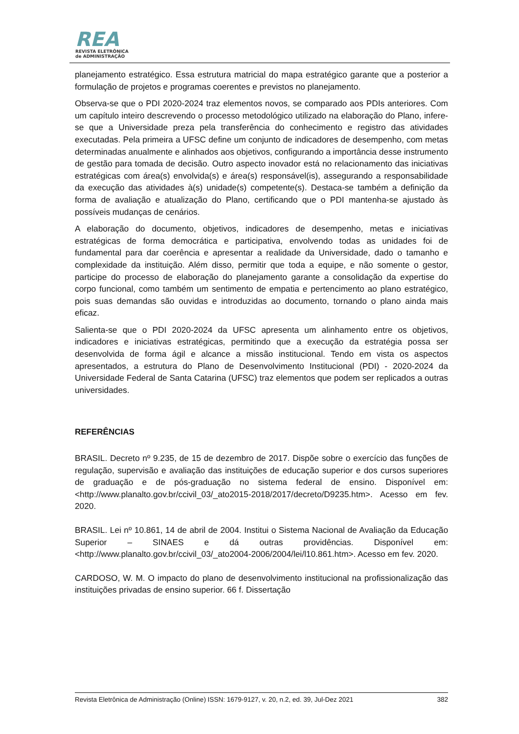REA
REVISTA ELETRÔNICA
de ADMINISTRAÇÃO
planejamento estratégico. Essa estrutura matricial do mapa estratégico garante que a posterior a formulação de projetos e programas coerentes e previstos no planejamento.
Observa-se que o PDI 2020-2024 traz elementos novos, se comparado aos PDIs anteriores. Com um capítulo inteiro descrevendo o processo metodológico utilizado na elaboração do Plano, infere-se que a Universidade preza pela transferência do conhecimento e registro das atividades executadas. Pela primeira a UFSC define um conjunto de indicadores de desempenho, com metas determinadas anualmente e alinhados aos objetivos, configurando a importância desse instrumento de gestão para tomada de decisão. Outro aspecto inovador está no relacionamento das iniciativas estratégicas com área(s) envolvida(s) e área(s) responsável(is), assegurando a responsabilidade da execução das atividades à(s) unidade(s) competente(s). Destaca-se também a definição da forma de avaliação e atualização do Plano, certificando que o PDI mantenha-se ajustado às possíveis mudanças de cenários.
A elaboração do documento, objetivos, indicadores de desempenho, metas e iniciativas estratégicas de forma democrática e participativa, envolvendo todas as unidades foi de fundamental para dar coerência e apresentar a realidade da Universidade, dado o tamanho e complexidade da instituição. Além disso, permitir que toda a equipe, e não somente o gestor, participe do processo de elaboração do planejamento garante a consolidação da expertise do corpo funcional, como também um sentimento de empatia e pertencimento ao plano estratégico, pois suas demandas são ouvidas e introduzidas ao documento, tornando o plano ainda mais eficaz.
Salienta-se que o PDI 2020-2024 da UFSC apresenta um alinhamento entre os objetivos, indicadores e iniciativas estratégicas, permitindo que a execução da estratégia possa ser desenvolvida de forma ágil e alcance a missão institucional. Tendo em vista os aspectos apresentados, a estrutura do Plano de Desenvolvimento Institucional (PDI) - 2020-2024 da Universidade Federal de Santa Catarina (UFSC) traz elementos que podem ser replicados a outras universidades.
REFERÊNCIAS
BRASIL. Decreto nº 9.235, de 15 de dezembro de 2017. Dispõe sobre o exercício das funções de regulação, supervisão e avaliação das instituições de educação superior e dos cursos superiores de graduação e de pós-graduação no sistema federal de ensino. Disponível em: <http://www.planalto.gov.br/ccivil_03/_ato2015-2018/2017/decreto/D9235.htm>. Acesso em fev. 2020.
BRASIL. Lei nº 10.861, 14 de abril de 2004. Institui o Sistema Nacional de Avaliação da Educação Superior – SINAES e dá outras providências. Disponível em: <http://www.planalto.gov.br/ccivil_03/_ato2004-2006/2004/lei/l10.861.htm>. Acesso em fev. 2020.
CARDOSO, W. M. O impacto do plano de desenvolvimento institucional na profissionalização das instituições privadas de ensino superior. 66 f. Dissertação
Revista Eletrônica de Administração (Online) ISSN: 1679-9127, v. 20, n.2, ed. 39, Jul-Dez 2021 382